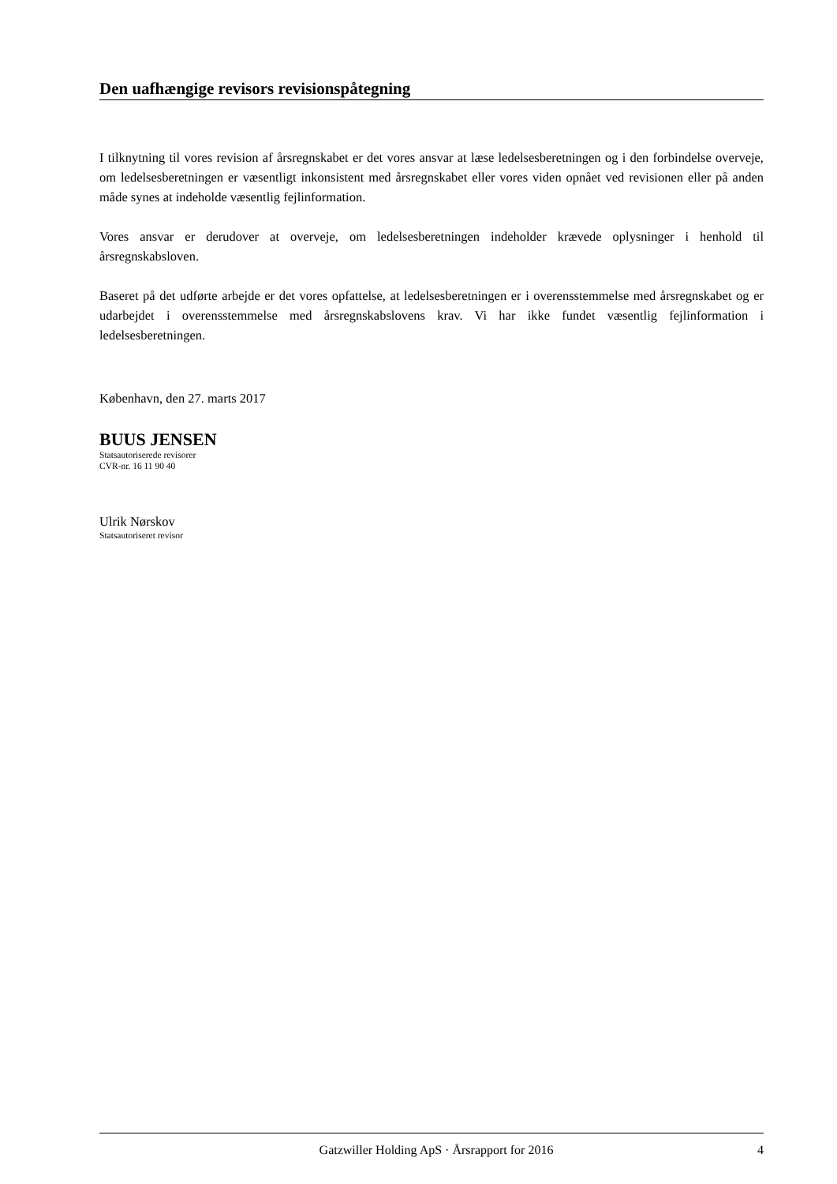Den uafhængige revisors revisionspåtegning
I tilknytning til vores revision af årsregnskabet er det vores ansvar at læse ledelsesberetningen og i den forbindelse overveje, om ledelsesberetningen er væsentligt inkonsistent med årsregnskabet eller vores viden opnået ved revisionen eller på anden måde synes at indeholde væsentlig fejlinformation.
Vores ansvar er derudover at overveje, om ledelsesberetningen indeholder krævede oplysninger i henhold til årsregnskabsloven.
Baseret på det udførte arbejde er det vores opfattelse, at ledelsesberetningen er i overensstemmelse med årsregnskabet og er udarbejdet i overensstemmelse med årsregnskabslovens krav. Vi har ikke fundet væsentlig fejlinformation i ledelsesberetningen.
København, den 27. marts 2017
BUUS JENSEN
Statsautoriserede revisorer
CVR-nr. 16 11 90 40
Ulrik Nørskov
Statsautoriseret revisor
Gatzwiller Holding ApS · Årsrapport for 2016 4